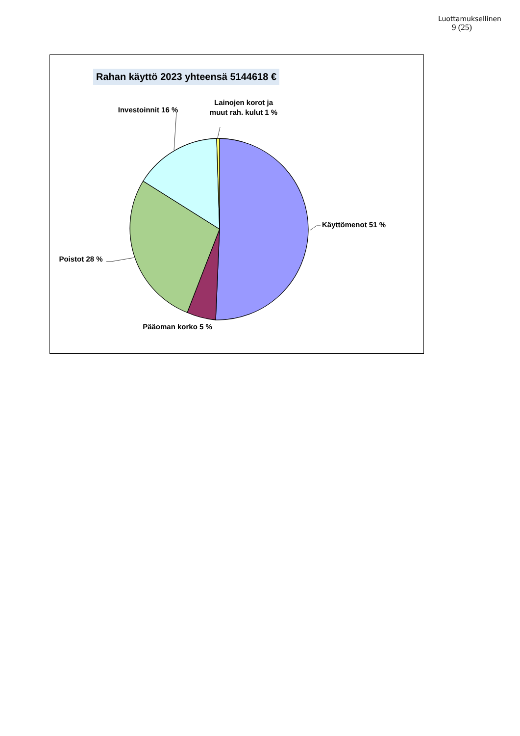Luottamuksellinen
9 (25)
Rahan käyttö 2023 yhteensä 5144618 €
Investoinnit 16 %
Lainojen korot ja muut rah. kulut 1 %
Käyttömenot 51 %
Poistot 28 %
Pääoman korko 5 %